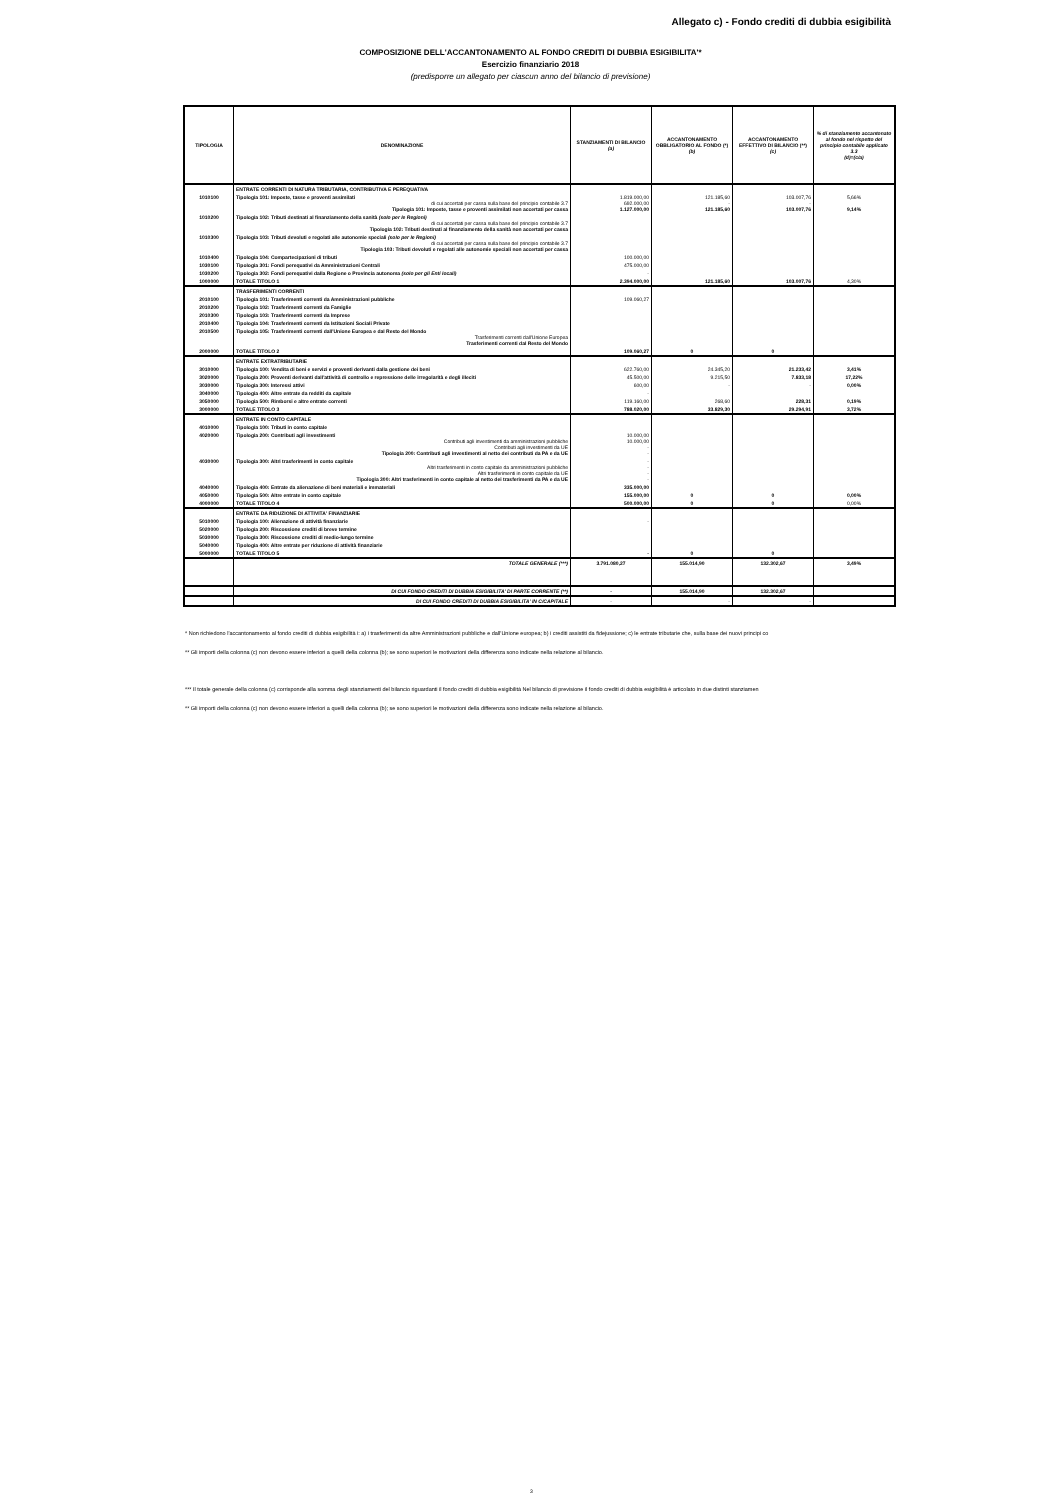Allegato c) - Fondo crediti di dubbia esigibilità
COMPOSIZIONE DELL'ACCANTONAMENTO AL FONDO CREDITI DI DUBBIA ESIGIBILITA'*
Esercizio finanziario 2018
(predisporre un allegato per ciascun anno del bilancio di previsione)
| TIPOLOGIA | DENOMINAZIONE | STANZIAMENTI DI BILANCIO (a) | ACCANTONAMENTO OBBLIGATORIO AL FONDO (*) (b) | ACCANTONAMENTO EFFETTIVO DI BILANCIO (**) (c) | % di stanziamento accantonato al fondo nel rispetto del principio contabile applicato 3.3 (d)=(c/a) |
| --- | --- | --- | --- | --- | --- |
| | ENTRATE CORRENTI DI NATURA TRIBUTARIA, CONTRIBUTIVA E PEREQUATIVA | | | | |
| 1010100 | Tipologia 101: Imposte, tasse e proventi assimilati di cui accertati per cassa sulla base del principio contabile 3.7 Tipologia 101: Imposte, tasse e proventi assimilati non accertati per cassa | 1.819.000,00 692.000,00 1.127.000,00 | 121.185,60 - 121.185,60 | 103.007,76 - 103.007,76 | 5,66% 9,14% |
| 1010200 | Tipologia 102: Tributi destinati al finanziamento della sanità (solo per le Regioni) di cui accertati per cassa sulla base del principio contabile 3.7 Tipologia 102: Tributi destinati al finanziamento della sanità non accertati per cassa | | | | |
| 1010300 | Tipologia 103: Tributi devoluti e regolati alle autonomie speciali (solo per le Regioni) di cui accertati per cassa sulla base del principio contabile 3.7 Tipologia 103: Tributi devoluti e regolati alle autonomie speciali non accertati per cassa | | | | |
| 1010400 | Tipologia 104: Compartecipazioni di tributi | 100.000,00 | | | |
| 1030100 | Tipologia 301: Fondi perequativi da Amministrazioni Centrali | 475.000,00 | | | |
| 1030200 | Tipologia 302: Fondi perequativi dalla Regione o Provincia autonoma (solo per gli Enti locali) | - | | | |
| 1000000 | TOTALE TITOLO 1 | 2.394.000,00 | 121.185,60 | 103.007,76 | 4,30% |
| | TRASFERIMENTI CORRENTI | | | | |
| 2010100 | Tipologia 101: Trasferimenti correnti da Amministrazioni pubbliche | 109.060,27 | | | |
| 2010200 | Tipologia 102: Trasferimenti correnti da Famiglie | | | | |
| 2010300 | Tipologia 103: Trasferimenti correnti da Imprese | | | | |
| 2010400 | Tipologia 104: Trasferimenti correnti da Istituzioni Sociali Private | | | | |
| 2010500 | Tipologia 105: Trasferimenti correnti dall'Unione Europea e dal Resto del Mondo Trasferimenti correnti dall'Unione Europea Trasferimenti correnti dal Resto del Mondo | | | | |
| 2000000 | TOTALE TITOLO 2 | 109.060,27 | 0 | 0 | |
| | ENTRATE EXTRATRIBUTARIE | | | | |
| 3010000 | Tipologia 100: Vendita di beni e servizi e proventi derivanti dalla gestione dei beni | 622.760,00 | 24.345,20 | 21.233,42 | 3,41% |
| 3020000 | Tipologia 200: Proventi derivanti dall'attività di controllo e repressione delle irregolarità e degli illeciti | 45.500,00 | 9.215,50 | 7.833,18 | 17,22% |
| 3030000 | Tipologia 300: Interessi attivi | 600,00 | - | - | 0,00% |
| 3040000 | Tipologia 400: Altre entrate da redditi da capitale | - | | | |
| 3050000 | Tipologia 500: Rimborsi e altre entrate correnti | 119.160,00 | 268,60 | 228,31 | 0,19% |
| 3000000 | TOTALE TITOLO 3 | 788.020,00 | 33.829,30 | 29.294,91 | 3,72% |
| | ENTRATE IN CONTO CAPITALE | | | | |
| 4010000 | Tipologia 100: Tributi in conto capitale | | | | |
| 4020000 | Tipologia 200: Contributi agli investimenti Contributi agli investimenti da amministrazioni pubbliche Contributi agli investimenti da UE Tipologia 200: Contributi agli investimenti al netto dei contributi da PA e da UE | 10.000,00 10.000,00 - - | | | |
| 4030000 | Tipologia 300: Altri trasferimenti in conto capitale Altri trasferimenti in conto capitale da amministrazioni pubbliche Altri trasferimenti in conto capitale da UE Tipologia 300: Altri trasferimenti in conto capitale al netto dei trasferimenti da PA e da UE | - - - - | | | |
| 4040000 | Tipologia 400: Entrate da alienazione di beni materiali e immateriali | 335.000,00 | | | |
| 4050000 | Tipologia 500: Altre entrate in conto capitale | 155.000,00 | 0 | 0 | 0,00% |
| 4000000 | TOTALE TITOLO 4 | 500.000,00 | 0 | 0 | 0,00% |
| | ENTRATE DA RIDUZIONE DI ATTIVITA' FINANZIARIE | | | | |
| 5010000 | Tipologia 100: Alienazione di attività finanziarie | - | | | |
| 5020000 | Tipologia 200: Riscossione crediti di breve termine | | | | |
| 5030000 | Tipologia 300: Riscossione crediti di medio-lungo termine | | | | |
| 5040000 | Tipologia 400: Altre entrate per riduzione di attività finanziarie | | | | |
| 5000000 | TOTALE TITOLO 5 | - | 0 | 0 | |
| | TOTALE GENERALE (***) | 3.791.080,27 | 155.014,90 | 132.302,67 | 3,49% |
| | DI CUI FONDO CREDITI DI DUBBIA ESIGIBILITA' DI PARTE CORRENTE (**) | - | 155.014,90 | 132.302,67 | |
| | DI CUI FONDO CREDITI DI DUBBIA ESIGIBILITA' IN C/CAPITALE | - | - | - | |
* Non richiedono l'accantonamento al fondo crediti di dubbia esigibilità i: a) i trasferimenti da altre Amministrazioni pubbliche e dall'Unione europea; b) i crediti assistiti da fidejussione; c) le entrate tributarie che, sulla base dei nuovi principi co
** Gli importi della colonna (c) non devono essere inferiori a quelli della colonna (b); se sono superiori le motivazioni della differenza sono indicate nella relazione al bilancio.
*** Il totale generale della colonna (c) corrisponde alla somma degli stanziamenti del bilancio riguardanti il fondo crediti di dubbia esigibilità Nel bilancio di previsione il fondo crediti di dubbia esigibilità è articolato in due distinti stanziamen
** Gli importi della colonna (c) non devono essere inferiori a quelli della colonna (b); se sono superiori le motivazioni della differenza sono indicate nella relazione al bilancio.
3